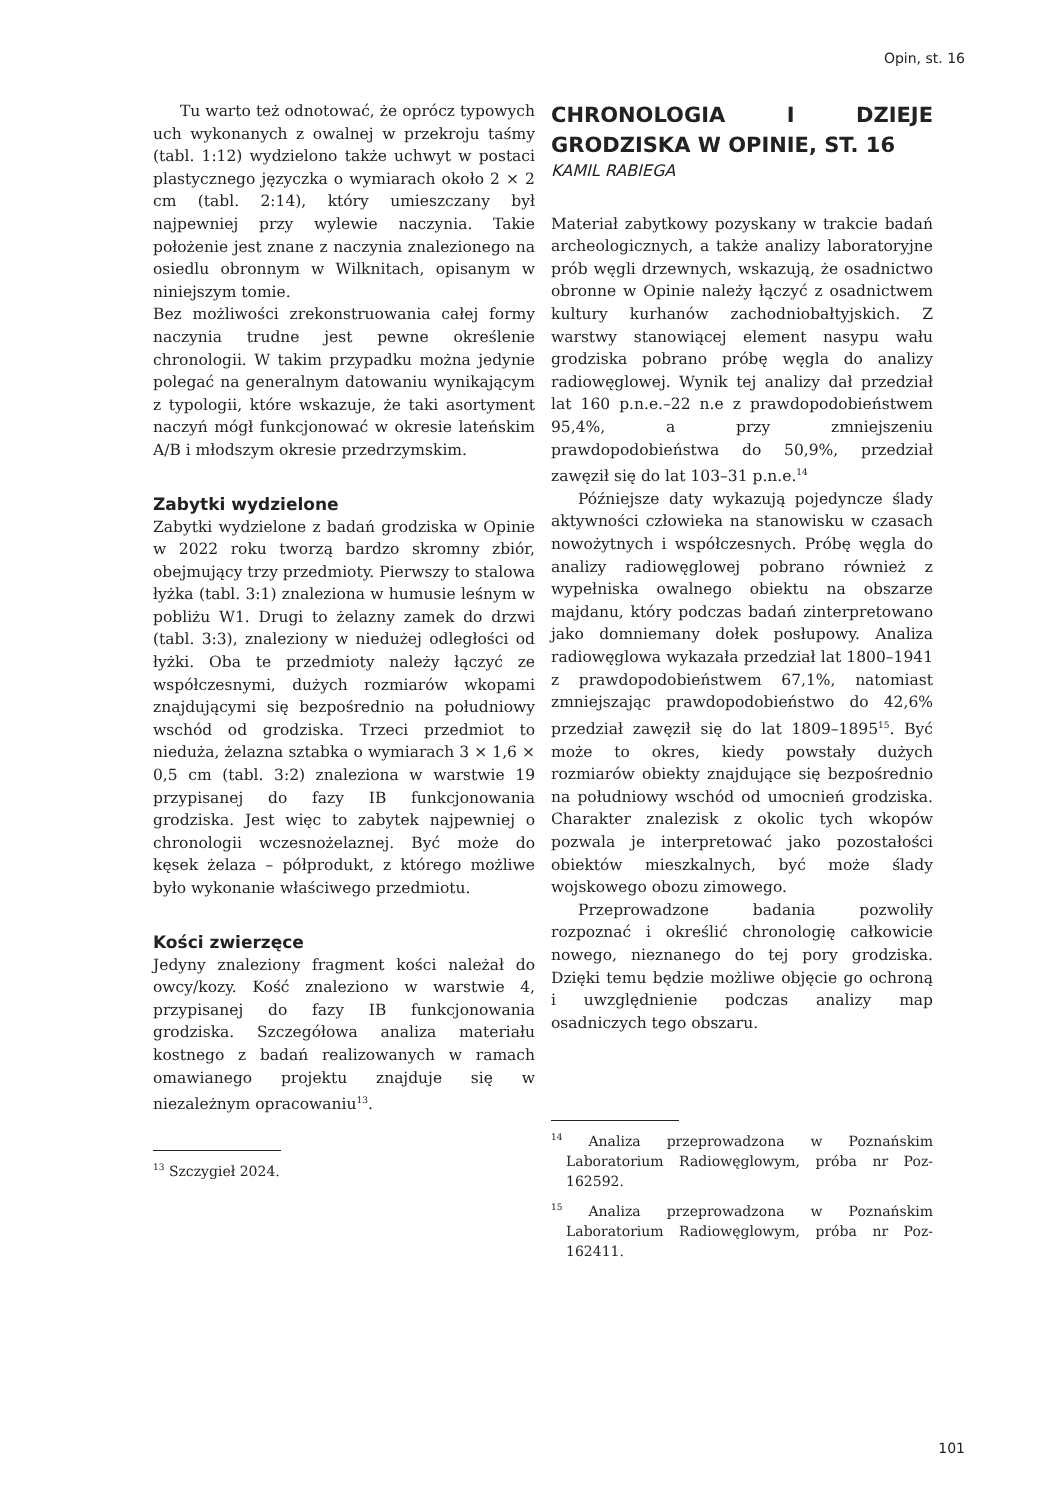Opin, st. 16
Tu warto też odnotować, że oprócz typowych uch wykonanych z owalnej w przekroju taśmy (tabl. 1:12) wydzielono także uchwyt w postaci plastycznego języczka o wymiarach około 2 × 2 cm (tabl. 2:14), który umieszczany był najpewniej przy wylewie naczynia. Takie położenie jest znane z naczynia znalezionego na osiedlu obronnym w Wilknitach, opisanym w niniejszym tomie.
Bez możliwości zrekonstruowania całej formy naczynia trudne jest pewne określenie chronologii. W takim przypadku można jedynie polegać na generalnym datowaniu wynikającym z typologii, które wskazuje, że taki asortyment naczyń mógł funkcjonować w okresie lateńskim A/B i młodszym okresie przedrzymskim.
Zabytki wydzielone
Zabytki wydzielone z badań grodziska w Opinie w 2022 roku tworzą bardzo skromny zbiór, obejmujący trzy przedmioty. Pierwszy to stalowa łyżka (tabl. 3:1) znaleziona w humusie leśnym w pobliżu W1. Drugi to żelazny zamek do drzwi (tabl. 3:3), znaleziony w niedużej odległości od łyżki. Oba te przedmioty należy łączyć ze współczesnymi, dużych rozmiarów wkopami znajdującymi się bezpośrednio na południowy wschód od grodziska. Trzeci przedmiot to nieduża, żelazna sztabka o wymiarach 3 × 1,6 × 0,5 cm (tabl. 3:2) znaleziona w warstwie 19 przypisanej do fazy IB funkcjonowania grodziska. Jest więc to zabytek najpewniej o chronologii wczesnożelaznej. Być może do kęsek żelaza – półprodukt, z którego możliwe było wykonanie właściwego przedmiotu.
Kości zwierzęce
Jedyny znaleziony fragment kości należał do owcy/kozy. Kość znaleziono w warstwie 4, przypisanej do fazy IB funkcjonowania grodziska. Szczegółowa analiza materiału kostnego z badań realizowanych w ramach omawianego projektu znajduje się w niezależnym opracowaniu<sup>13</sup>.
<sup>13</sup> Szczygieł 2024.
CHRONOLOGIA I DZIEJE GRODZISKA W OPINIE, ST. 16
KAMIL RABIEGA
Materiał zabytkowy pozyskany w trakcie badań archeologicznych, a także analizy laboratoryjne prób węgli drzewnych, wskazują, że osadnictwo obronne w Opinie należy łączyć z osadnictwem kultury kurhanów zachodniobałtyjskich. Z warstwy stanowiącej element nasypu wału grodziska pobrano próbę węgla do analizy radiowęglowej. Wynik tej analizy dał przedział lat 160 p.n.e.–22 n.e z prawdopodobieństwem 95,4%, a przy zmniejszeniu prawdopodobieństwa do 50,9%, przedział zawęził się do lat 103–31 p.n.e.<sup>14</sup>
Późniejsze daty wykazują pojedyncze ślady aktywności człowieka na stanowisku w czasach nowożytnych i współczesnych. Próbę węgla do analizy radiowęglowej pobrano również z wypełniska owalnego obiektu na obszarze majdanu, który podczas badań zinterpretowano jako domniemany dołek posłupowy. Analiza radiowęglowa wykazała przedział lat 1800–1941 z prawdopodobieństwem 67,1%, natomiast zmniejszając prawdopodobieństwo do 42,6% przedział zawęził się do lat 1809–1895<sup>15</sup>. Być może to okres, kiedy powstały dużych rozmiarów obiekty znajdujące się bezpośrednio na południowy wschód od umocnień grodziska. Charakter znalezisk z okolic tych wkopów pozwala je interpretować jako pozostałości obiektów mieszkalnych, być może ślady wojskowego obozu zimowego.
Przeprowadzone badania pozwoliły rozpoznać i określić chronologię całkowicie nowego, nieznanego do tej pory grodziska. Dzięki temu będzie możliwe objęcie go ochroną i uwzględnienie podczas analizy map osadniczych tego obszaru.
<sup>14</sup> Analiza przeprowadzona w Poznańskim Laboratorium Radiowęglowym, próba nr Poz-162592.
<sup>15</sup> Analiza przeprowadzona w Poznańskim Laboratorium Radiowęglowym, próba nr Poz-162411.
101